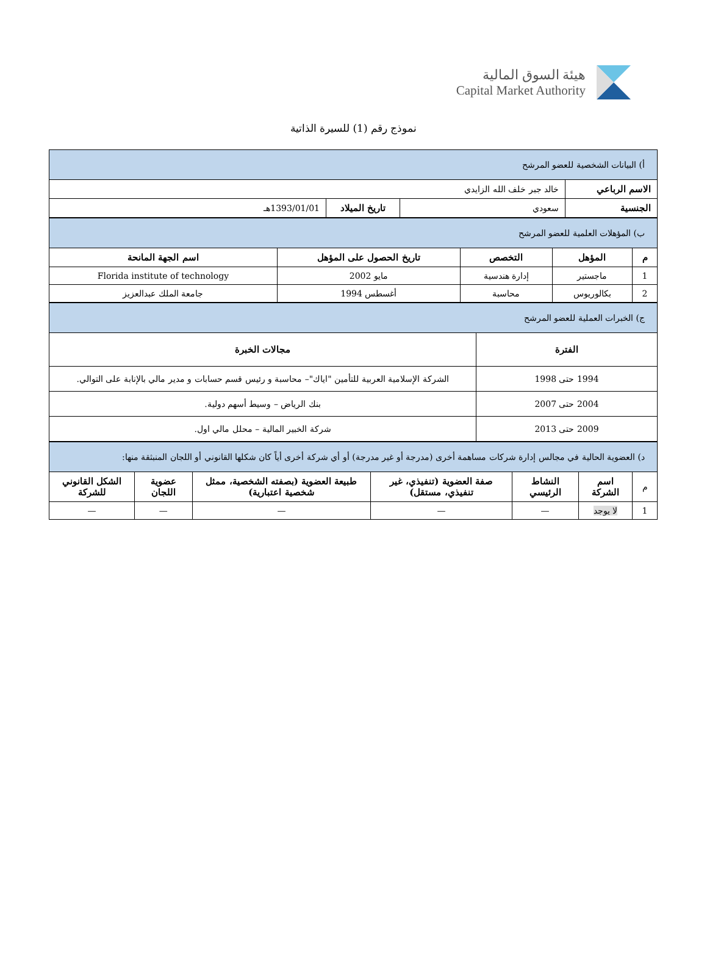هيئة السوق المالية
Capital Market Authority
نموذج رقم (1) للسيرة الذاتية
| أ) البيانات الشخصية للعضو المرشح | | | |
| الاسم الرباعي | خالد جبر خلف الله الزايدي | | |
| الجنسية | سعودي | تاريخ الميلاد | 1393/01/01هـ |
| ب) المؤهلات العلمية للعضو المرشح | | | | |
| م | المؤهل | التخصص | تاريخ الحصول على المؤهل | اسم الجهة المانحة |
| 1 | ماجستير | إدارة هندسية | مايو 2002 | Florida institute of technology |
| 2 | بكالوريوس | محاسبة | أغسطس 1994 | جامعة الملك عبدالعزيز |
| ج) الخبرات العملية للعضو المرشح | |
| الفترة | مجالات الخبرة |
| 1994 حتى 1998 | الشركة الإسلامية العربية للتأمين "اياك"– محاسبة و رئيس قسم حسابات و مدير مالي بالإنابة على التوالي. |
| 2004 حتى 2007 | بنك الرياض – وسيط أسهم دولية. |
| 2009 حتى 2013 | شركة الخبير المالية – محلل مالي اول. |
| د) العضوية الحالية في مجالس إدارة شركات مساهمة أخرى (مدرجة أو غير مدرجة) أو أي شركة أخرى أياً كان شكلها القانوني أو اللجان المنبثقة منها: | | | | | | |
| م | اسم الشركة | النشاط الرئيسي | صفة العضوية (تنفيذي، غير تنفيذي، مستقل) | طبيعة العضوية (بصفته الشخصية، ممثل شخصية اعتبارية) | عضوية اللجان | الشكل القانوني للشركة |
| 1 | لا يوجد | — | — | — | — | — |